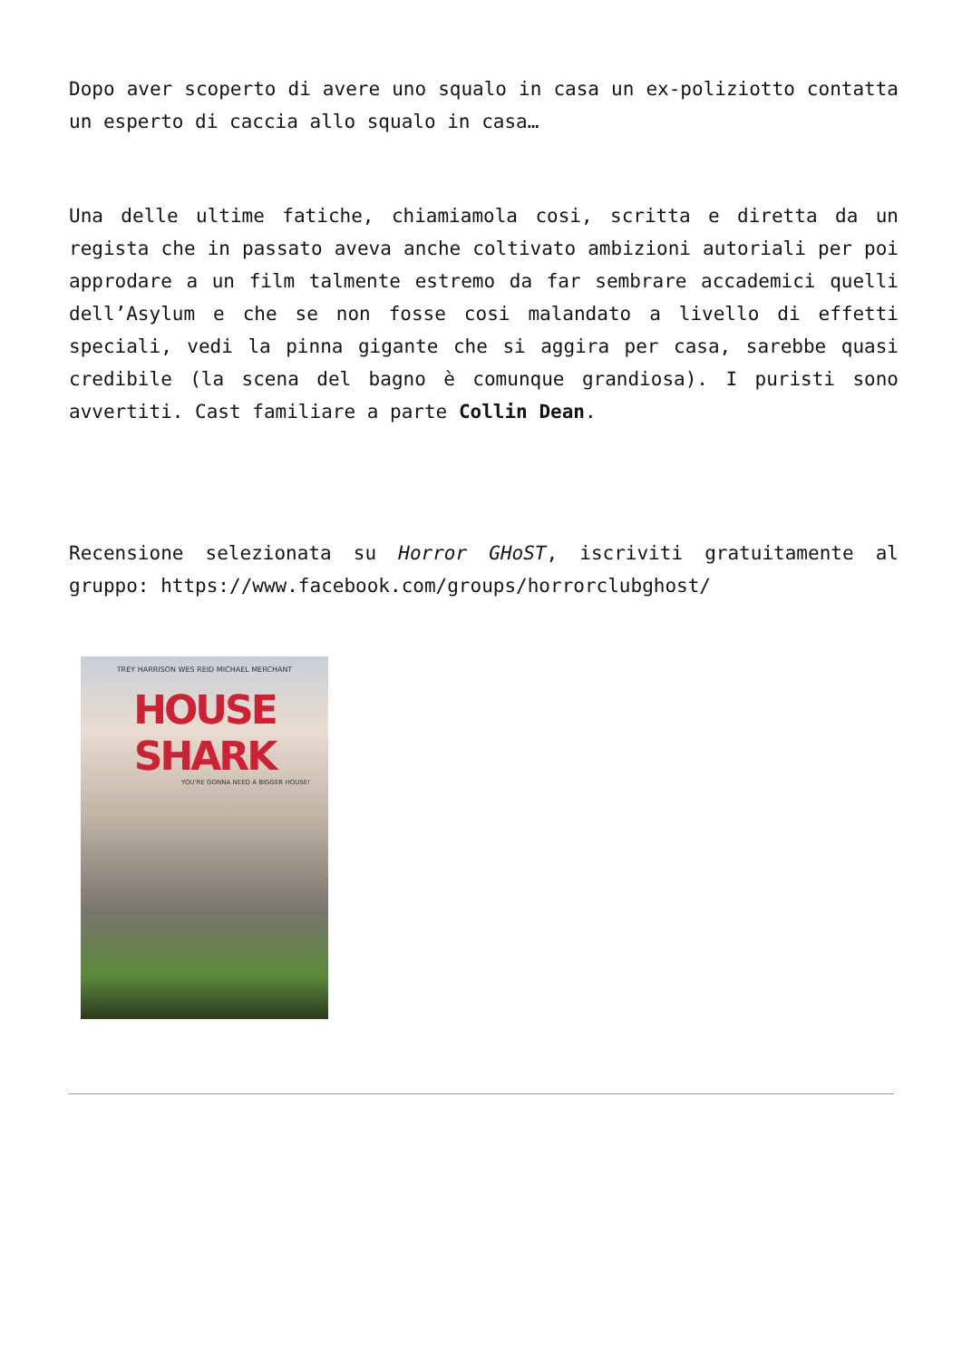Dopo aver scoperto di avere uno squalo in casa un ex-poliziotto contatta un esperto di caccia allo squalo in casa…
Una delle ultime fatiche, chiamiamola cosi, scritta e diretta da un regista che in passato aveva anche coltivato ambizioni autoriali per poi approdare a un film talmente estremo da far sembrare accademici quelli dell’Asylum e che se non fosse cosi malandato a livello di effetti speciali, vedi la pinna gigante che si aggira per casa, sarebbe quasi credibile (la scena del bagno è comunque grandiosa). I puristi sono avvertiti. Cast familiare a parte Collin Dean.
Recensione selezionata su Horror GHoST, iscriviti gratuitamente al gruppo: https://www.facebook.com/groups/horrorclubghost/
TREY HARRISON WES REID MICHAEL MERCHANT
HOUSE SHARK
YOU'RE GONNA NEED A BIGGER HOUSE!